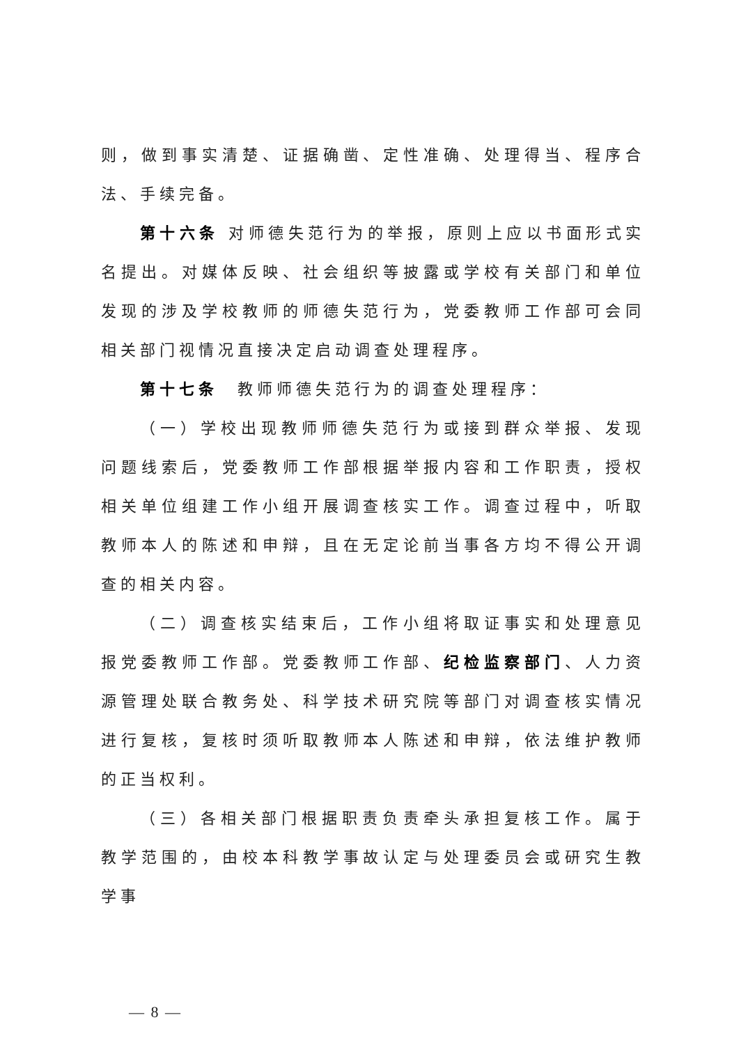则，做到事实清楚、证据确凿、定性准确、处理得当、程序合法、手续完备。
第十六条 对师德失范行为的举报，原则上应以书面形式实名提出。对媒体反映、社会组织等披露或学校有关部门和单位发现的涉及学校教师的师德失范行为，党委教师工作部可会同相关部门视情况直接决定启动调查处理程序。
第十七条　教师师德失范行为的调查处理程序：
（一）学校出现教师师德失范行为或接到群众举报、发现问题线索后，党委教师工作部根据举报内容和工作职责，授权相关单位组建工作小组开展调查核实工作。调查过程中，听取教师本人的陈述和申辩，且在无定论前当事各方均不得公开调查的相关内容。
（二）调查核实结束后，工作小组将取证事实和处理意见报党委教师工作部。党委教师工作部、纪检监察部门、人力资源管理处联合教务处、科学技术研究院等部门对调查核实情况进行复核，复核时须听取教师本人陈述和申辩，依法维护教师的正当权利。
（三）各相关部门根据职责负责牵头承担复核工作。属于教学范围的，由校本科教学事故认定与处理委员会或研究生教学事
— 8 —